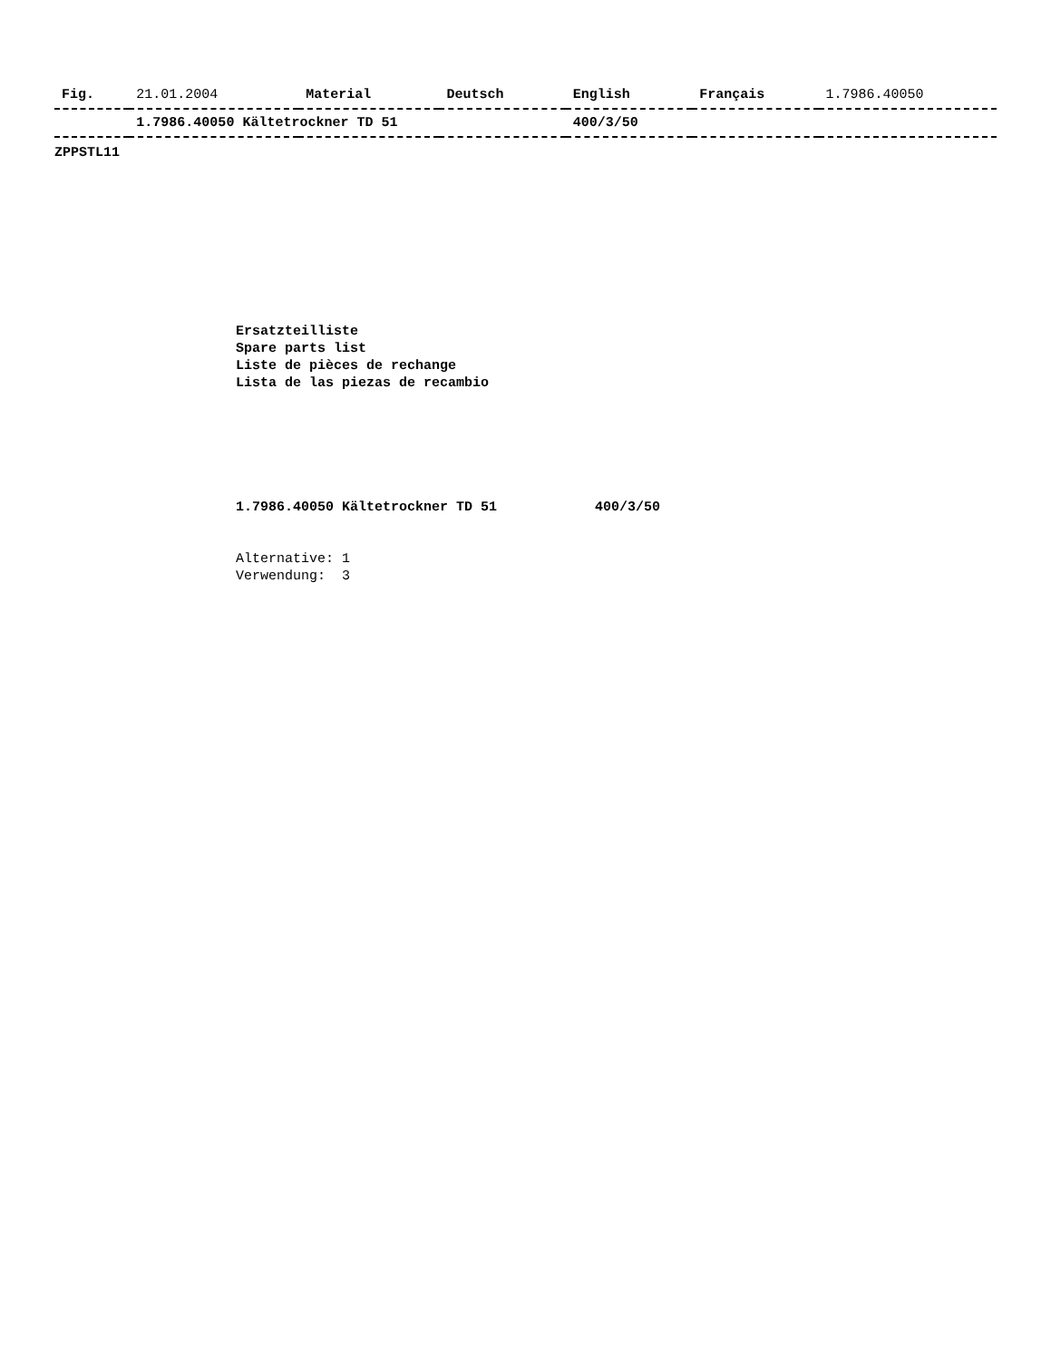| Fig. | 21.01.2004 | Material | Deutsch | English | Français | 1.7986.40050 |
| --- | --- | --- | --- | --- | --- | --- |
| | 1.7986.40050 Kältetrockner TD 51 | | | 400/3/50 | | |
ZPPSTL11
Ersatzteilliste
Spare parts list
Liste de pièces de rechange
Lista de las piezas de recambio
1.7986.40050 Kältetrockner TD 51 400/3/50
Alternative: 1
Verwendung: 3